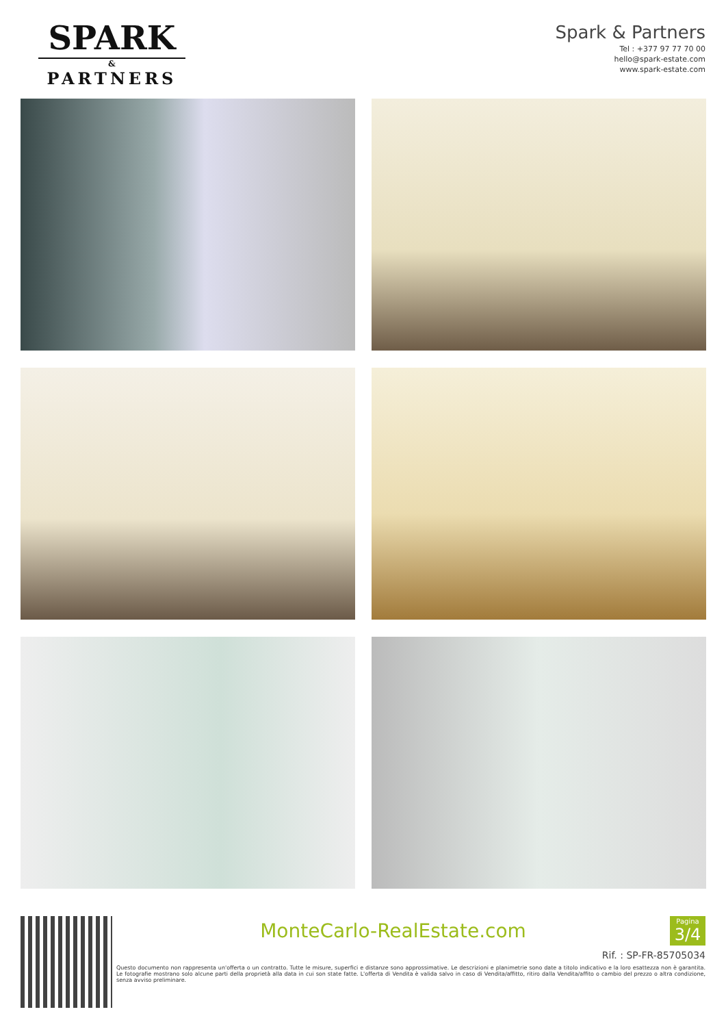SPARK
&
PARTNERS
Spark & Partners
Tel : +377 97 77 70 00
hello@spark-estate.com
www.spark-estate.com
MonteCarlo-RealEstate.com
Pagina
3/4
Rif. : SP-FR-85705034
Questo documento non rappresenta un'offerta o un contratto. Tutte le misure, superfici e distanze sono approssimative. Le descrizioni e planimetrie sono date a titolo indicativo e la loro esattezza non è garantita. Le fotografie mostrano solo alcune parti della proprietà alla data in cui son state fatte. L'offerta di Vendita è valida salvo in caso di Vendita/affitto, ritiro dalla Vendita/affito o cambio del prezzo o altra condizione, senza avviso preliminare.